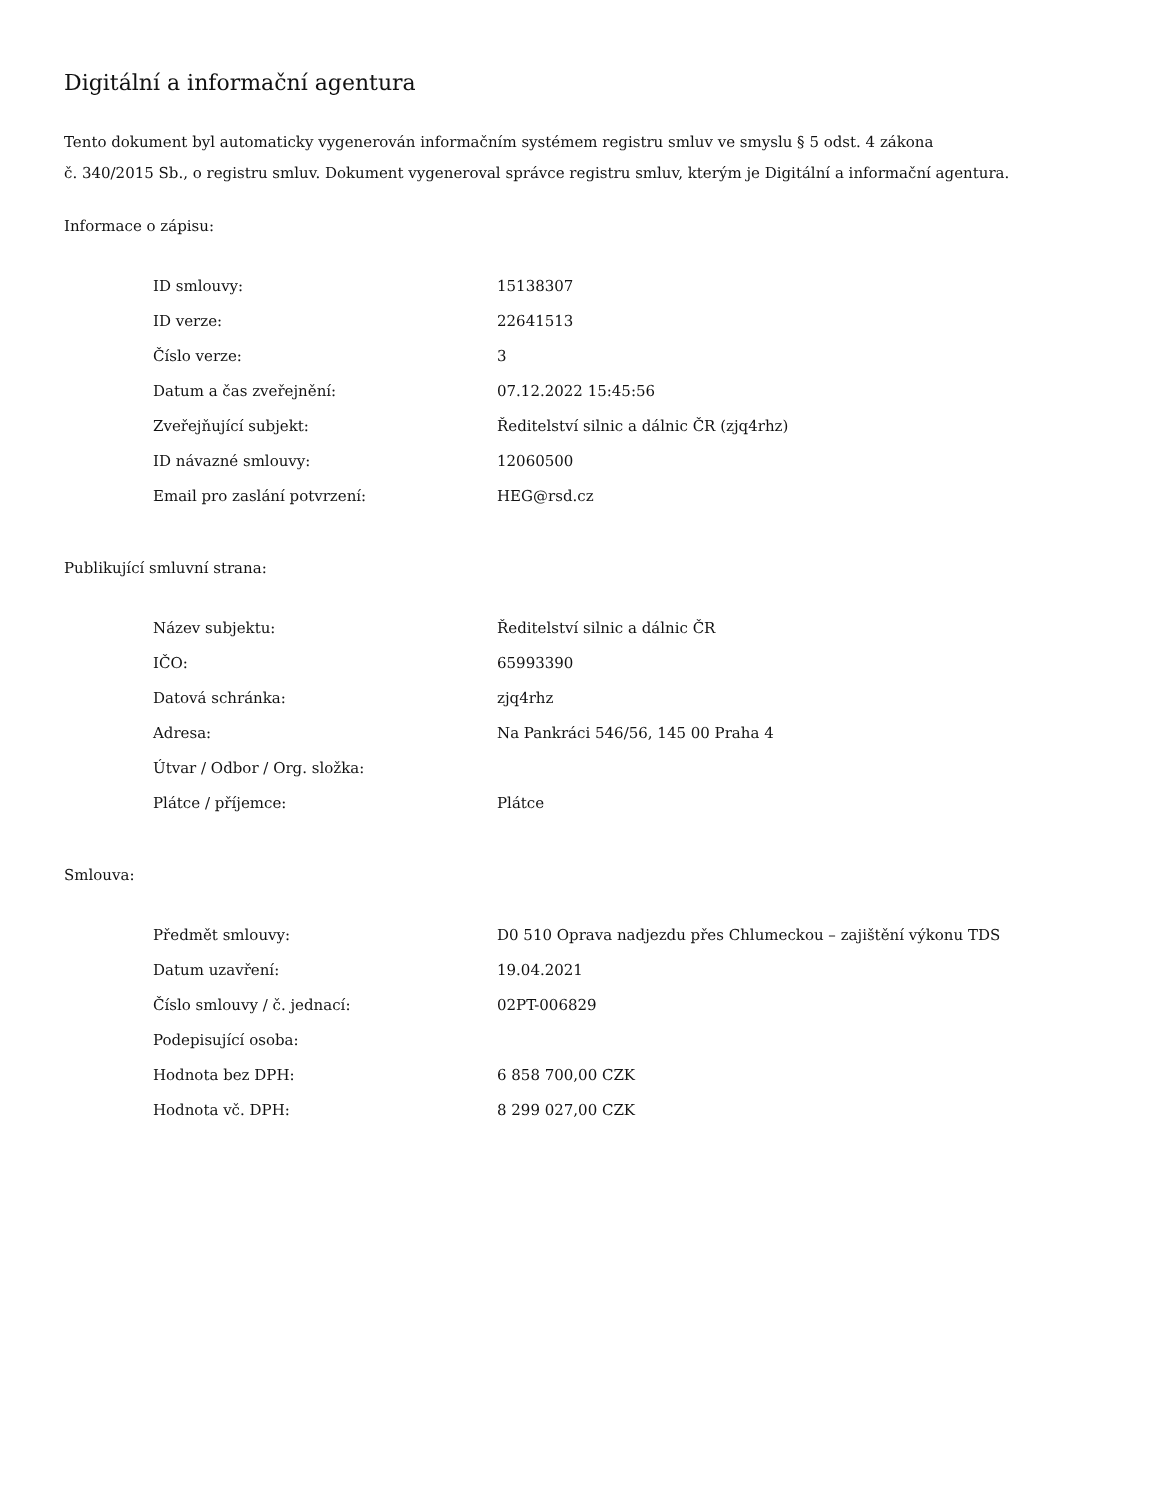Digitální a informační agentura
Tento dokument byl automaticky vygenerován informačním systémem registru smluv ve smyslu § 5 odst. 4 zákona
č. 340/2015 Sb., o registru smluv. Dokument vygeneroval správce registru smluv, kterým je Digitální a informační agentura.
Informace o zápisu:
| ID smlouvy: | 15138307 |
| ID verze: | 22641513 |
| Číslo verze: | 3 |
| Datum a čas zveřejnění: | 07.12.2022 15:45:56 |
| Zveřejňující subjekt: | Ředitelství silnic a dálnic ČR (zjq4rhz) |
| ID návazné smlouvy: | 12060500 |
| Email pro zaslání potvrzení: | HEG@rsd.cz |
Publikující smluvní strana:
| Název subjektu: | Ředitelství silnic a dálnic ČR |
| IČO: | 65993390 |
| Datová schránka: | zjq4rhz |
| Adresa: | Na Pankráci 546/56, 145 00 Praha 4 |
| Útvar / Odbor / Org. složka: | |
| Plátce / příjemce: | Plátce |
Smlouva:
| Předmět smlouvy: | D0 510 Oprava nadjezdu přes Chlumeckou – zajištění výkonu TDS |
| Datum uzavření: | 19.04.2021 |
| Číslo smlouvy / č. jednací: | 02PT-006829 |
| Podepisující osoba: | |
| Hodnota bez DPH: | 6 858 700,00 CZK |
| Hodnota vč. DPH: | 8 299 027,00 CZK |